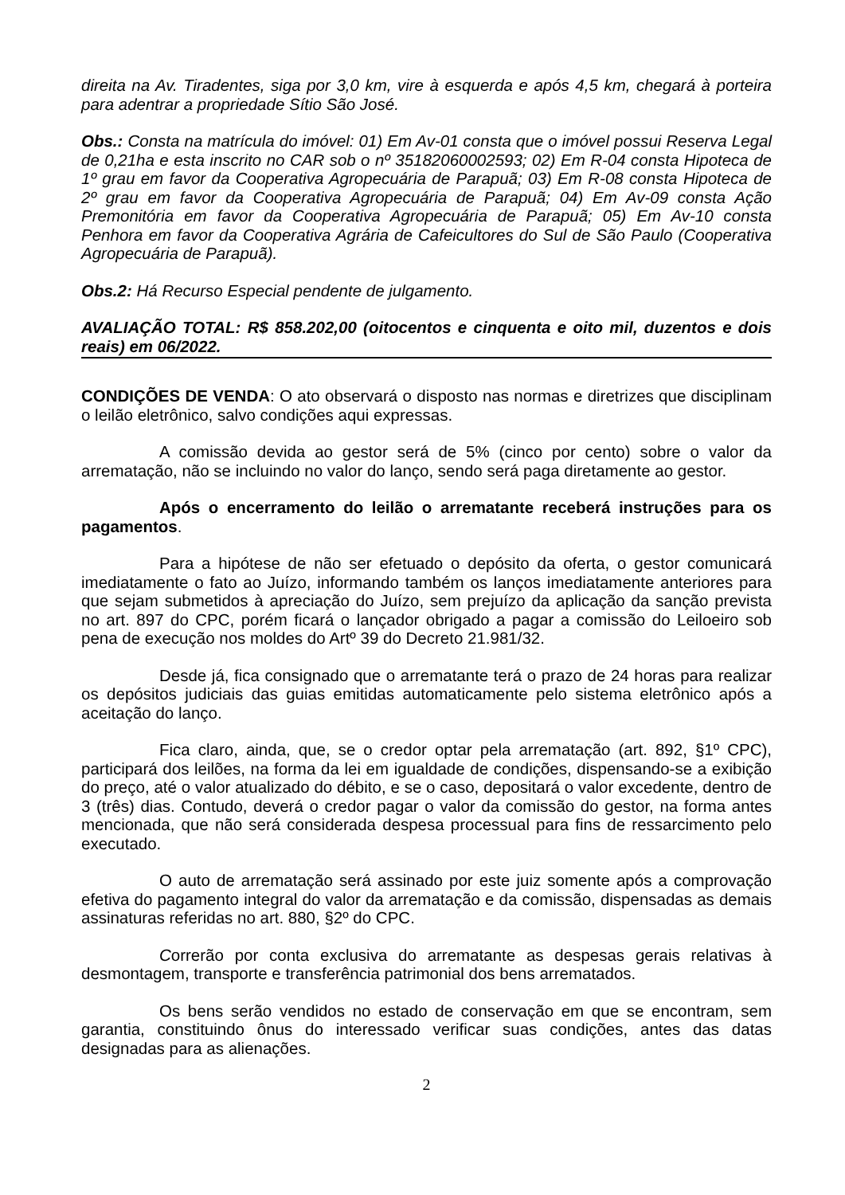direita na Av. Tiradentes, siga por 3,0 km, vire à esquerda e após 4,5 km, chegará à porteira para adentrar a propriedade Sítio São José.
Obs.: Consta na matrícula do imóvel: 01) Em Av-01 consta que o imóvel possui Reserva Legal de 0,21ha e esta inscrito no CAR sob o nº 35182060002593; 02) Em R-04 consta Hipoteca de 1º grau em favor da Cooperativa Agropecuária de Parapuã; 03) Em R-08 consta Hipoteca de 2º grau em favor da Cooperativa Agropecuária de Parapuã; 04) Em Av-09 consta Ação Premonitória em favor da Cooperativa Agropecuária de Parapuã; 05) Em Av-10 consta Penhora em favor da Cooperativa Agrária de Cafeicultores do Sul de São Paulo (Cooperativa Agropecuária de Parapuã).
Obs.2: Há Recurso Especial pendente de julgamento.
AVALIAÇÃO TOTAL: R$ 858.202,00 (oitocentos e cinquenta e oito mil, duzentos e dois reais) em 06/2022.
CONDIÇÕES DE VENDA: O ato observará o disposto nas normas e diretrizes que disciplinam o leilão eletrônico, salvo condições aqui expressas.
A comissão devida ao gestor será de 5% (cinco por cento) sobre o valor da arrematação, não se incluindo no valor do lanço, sendo será paga diretamente ao gestor.
Após o encerramento do leilão o arrematante receberá instruções para os pagamentos.
Para a hipótese de não ser efetuado o depósito da oferta, o gestor comunicará imediatamente o fato ao Juízo, informando também os lanços imediatamente anteriores para que sejam submetidos à apreciação do Juízo, sem prejuízo da aplicação da sanção prevista no art. 897 do CPC, porém ficará o lançador obrigado a pagar a comissão do Leiloeiro sob pena de execução nos moldes do Artº 39 do Decreto 21.981/32.
Desde já, fica consignado que o arrematante terá o prazo de 24 horas para realizar os depósitos judiciais das guias emitidas automaticamente pelo sistema eletrônico após a aceitação do lanço.
Fica claro, ainda, que, se o credor optar pela arrematação (art. 892, §1º CPC), participará dos leilões, na forma da lei em igualdade de condições, dispensando-se a exibição do preço, até o valor atualizado do débito, e se o caso, depositará o valor excedente, dentro de 3 (três) dias. Contudo, deverá o credor pagar o valor da comissão do gestor, na forma antes mencionada, que não será considerada despesa processual para fins de ressarcimento pelo executado.
O auto de arrematação será assinado por este juiz somente após a comprovação efetiva do pagamento integral do valor da arrematação e da comissão, dispensadas as demais assinaturas referidas no art. 880, §2º do CPC.
Correrão por conta exclusiva do arrematante as despesas gerais relativas à desmontagem, transporte e transferência patrimonial dos bens arrematados.
Os bens serão vendidos no estado de conservação em que se encontram, sem garantia, constituindo ônus do interessado verificar suas condições, antes das datas designadas para as alienações.
2